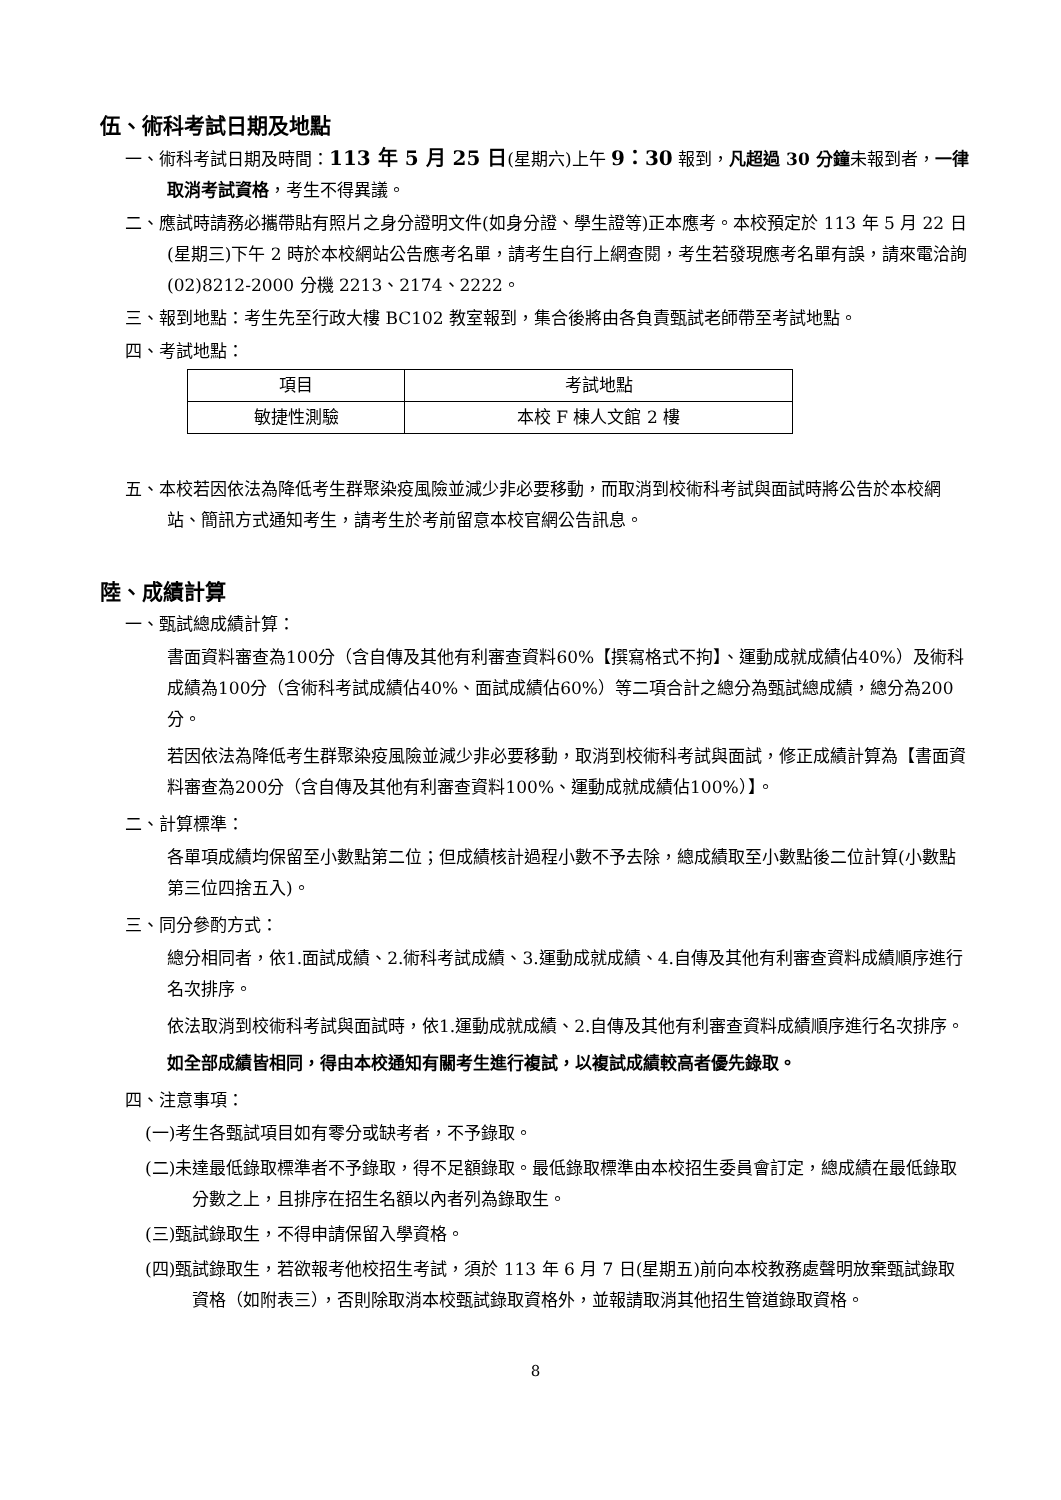伍、術科考試日期及地點
一、術科考試日期及時間：113 年 5 月 25 日(星期六)上午 9：30 報到，凡超過 30 分鐘未報到者，一律取消考試資格，考生不得異議。
二、應試時請務必攜帶貼有照片之身分證明文件(如身分證、學生證等)正本應考。本校預定於 113 年 5 月 22 日(星期三)下午 2 時於本校網站公告應考名單，請考生自行上網查閱，考生若發現應考名單有誤，請來電洽詢(02)8212-2000 分機 2213、2174、2222。
三、報到地點：考生先至行政大樓 BC102 教室報到，集合後將由各負責甄試老師帶至考試地點。
四、考試地點：
| 項目 | 考試地點 |
| 敏捷性測驗 | 本校 F 棟人文館 2 樓 |
五、本校若因依法為降低考生群聚染疫風險並減少非必要移動，而取消到校術科考試與面試時將公告於本校網站、簡訊方式通知考生，請考生於考前留意本校官網公告訊息。
陸、成績計算
一、甄試總成績計算：
書面資料審查為100分（含自傳及其他有利審查資料60%【撰寫格式不拘】、運動成就成績佔40%）及術科成績為100分（含術科考試成績佔40%、面試成績佔60%）等二項合計之總分為甄試總成績，總分為200分。
若因依法為降低考生群聚染疫風險並減少非必要移動，取消到校術科考試與面試，修正成績計算為【書面資料審查為200分（含自傳及其他有利審查資料100%、運動成就成績佔100%）】。
二、計算標準：
各單項成績均保留至小數點第二位；但成績核計過程小數不予去除，總成績取至小數點後二位計算(小數點第三位四捨五入)。
三、同分參酌方式：
總分相同者，依1.面試成績、2.術科考試成績、3.運動成就成績、4.自傳及其他有利審查資料成績順序進行名次排序。
依法取消到校術科考試與面試時，依1.運動成就成績、2.自傳及其他有利審查資料成績順序進行名次排序。
如全部成績皆相同，得由本校通知有關考生進行複試，以複試成績較高者優先錄取。
四、注意事項：
(一)考生各甄試項目如有零分或缺考者，不予錄取。
(二)未達最低錄取標準者不予錄取，得不足額錄取。最低錄取標準由本校招生委員會訂定，總成績在最低錄取分數之上，且排序在招生名額以內者列為錄取生。
(三)甄試錄取生，不得申請保留入學資格。
(四)甄試錄取生，若欲報考他校招生考試，須於 113 年 6 月 7 日(星期五)前向本校教務處聲明放棄甄試錄取資格（如附表三），否則除取消本校甄試錄取資格外，並報請取消其他招生管道錄取資格。
8